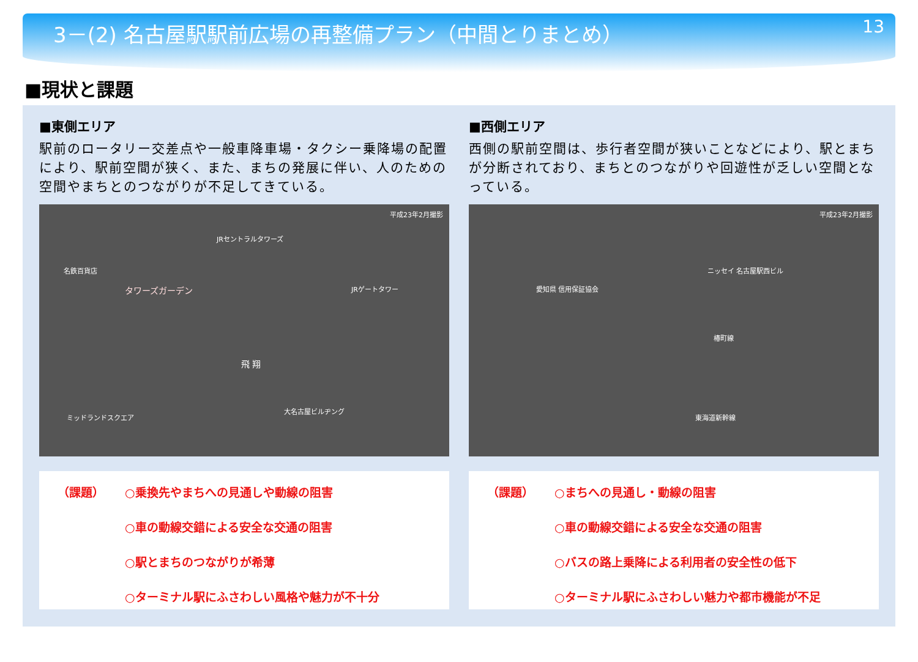3－(2) 名古屋駅駅前広場の再整備プラン（中間とりまとめ）
13
■現状と課題
■東側エリア
駅前のロータリー交差点や一般車降車場・タクシー乗降場の配置により、駅前空間が狭く、また、まちの発展に伴い、人のための空間やまちとのつながりが不足してきている。
JRセントラルタワーズ
名鉄百貨店
タワーズガーデン JRゲートタワー
飛 翔
大名古屋ビルヂング
ミッドランドスクエア
平成23年2月撮影
（課題） ○乗換先やまちへの見通しや動線の阻害
○車の動線交錯による安全な交通の阻害
○駅とまちのつながりが希薄
○ターミナル駅にふさわしい風格や魅力が不十分
■西側エリア
西側の駅前空間は、歩行者空間が狭いことなどにより、駅とまちが分断されており、まちとのつながりや回遊性が乏しい空間となっている。
ニッセイ 名古屋駅西ビル
愛知県 信用保証協会
椿町線
東海道新幹線
平成23年2月撮影
（課題） ○まちへの見通し・動線の阻害
○車の動線交錯による安全な交通の阻害
○バスの路上乗降による利用者の安全性の低下
○ターミナル駅にふさわしい魅力や都市機能が不足